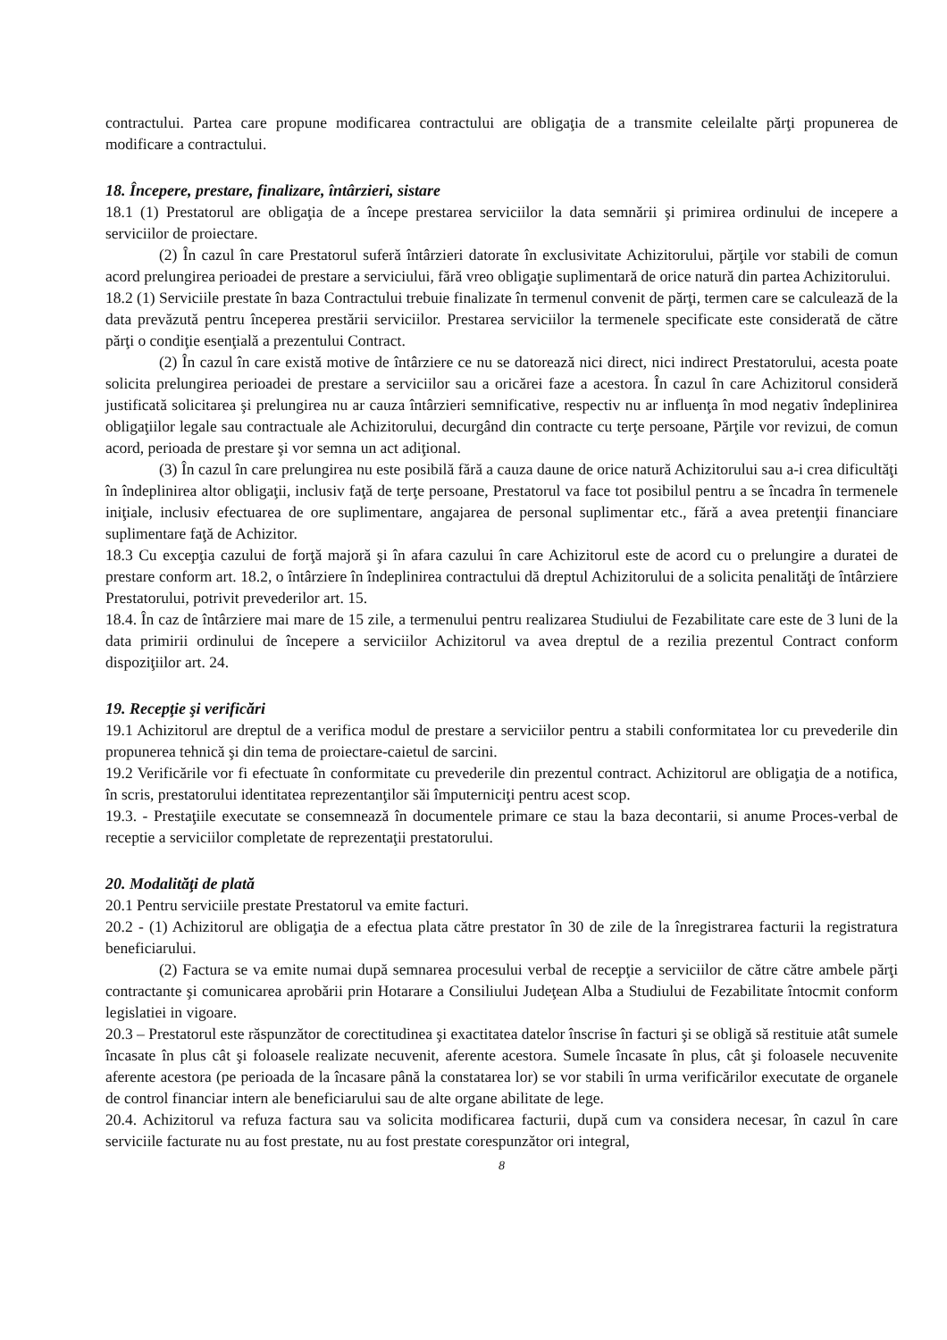contractului. Partea care propune modificarea contractului are obligaţia de a transmite celeilalte părţi propunerea de modificare a contractului.
18. Începere, prestare, finalizare, întârzieri, sistare
18.1 (1) Prestatorul are obligaţia de a începe prestarea serviciilor la data semnării şi primirea ordinului de incepere a serviciilor de proiectare.
(2) În cazul în care Prestatorul suferă întârzieri datorate în exclusivitate Achizitorului, părţile vor stabili de comun acord prelungirea perioadei de prestare a serviciului, fără vreo obligaţie suplimentară de orice natură din partea Achizitorului.
18.2 (1) Serviciile prestate în baza Contractului trebuie finalizate în termenul convenit de părţi, termen care se calculează de la data prevăzută pentru începerea prestării serviciilor. Prestarea serviciilor la termenele specificate este considerată de către părţi o condiţie esenţială a prezentului Contract.
(2) În cazul în care există motive de întârziere ce nu se datorează nici direct, nici indirect Prestatorului, acesta poate solicita prelungirea perioadei de prestare a serviciilor sau a oricărei faze a acestora. În cazul în care Achizitorul consideră justificată solicitarea şi prelungirea nu ar cauza întârzieri semnificative, respectiv nu ar influenţa în mod negativ îndeplinirea obligaţiilor legale sau contractuale ale Achizitorului, decurgând din contracte cu terţe persoane, Părţile vor revizui, de comun acord, perioada de prestare şi vor semna un act adiţional.
(3) În cazul în care prelungirea nu este posibilă fără a cauza daune de orice natură Achizitorului sau a-i crea dificultăţi în îndeplinirea altor obligaţii, inclusiv faţă de terţe persoane, Prestatorul va face tot posibilul pentru a se încadra în termenele iniţiale, inclusiv efectuarea de ore suplimentare, angajarea de personal suplimentar etc., fără a avea pretenţii financiare suplimentare faţă de Achizitor.
18.3 Cu excepţia cazului de forţă majoră şi în afara cazului în care Achizitorul este de acord cu o prelungire a duratei de prestare conform art. 18.2, o întârziere în îndeplinirea contractului dă dreptul Achizitorului de a solicita penalităţi de întârziere Prestatorului, potrivit prevederilor art. 15.
18.4. În caz de întârziere mai mare de 15 zile, a termenului pentru realizarea Studiului de Fezabilitate care este de 3 luni de la data primirii ordinului de începere a serviciilor Achizitorul va avea dreptul de a rezilia prezentul Contract conform dispoziţiilor art. 24.
19. Recepţie şi verificări
19.1 Achizitorul are dreptul de a verifica modul de prestare a serviciilor pentru a stabili conformitatea lor cu prevederile din propunerea tehnică şi din tema de proiectare-caietul de sarcini.
19.2 Verificările vor fi efectuate în conformitate cu prevederile din prezentul contract. Achizitorul are obligaţia de a notifica, în scris, prestatorului identitatea reprezentanţilor săi împuterniciţi pentru acest scop.
19.3. - Prestaţiile executate se consemnează în documentele primare ce stau la baza decontarii, si anume Proces-verbal de receptie a serviciilor completate de reprezentaţii prestatorului.
20. Modalităţi de plată
20.1 Pentru serviciile prestate Prestatorul va emite facturi.
20.2 - (1) Achizitorul are obligaţia de a efectua plata către prestator în 30 de zile de la înregistrarea facturii la registratura beneficiarului.
(2) Factura se va emite numai după semnarea procesului verbal de recepţie a serviciilor de către către ambele părţi contractante şi comunicarea aprobării prin Hotarare a Consiliului Judeţean Alba a Studiului de Fezabilitate întocmit conform legislatiei in vigoare.
20.3 – Prestatorul este răspunzător de corectitudinea şi exactitatea datelor înscrise în facturi şi se obligă să restituie atât sumele încasate în plus cât şi foloasele realizate necuvenit, aferente acestora. Sumele încasate în plus, cât şi foloasele necuvenite aferente acestora (pe perioada de la încasare până la constatarea lor) se vor stabili în urma verificărilor executate de organele de control financiar intern ale beneficiarului sau de alte organe abilitate de lege.
20.4. Achizitorul va refuza factura sau va solicita modificarea facturii, după cum va considera necesar, în cazul în care serviciile facturate nu au fost prestate, nu au fost prestate corespunzător ori integral,
8